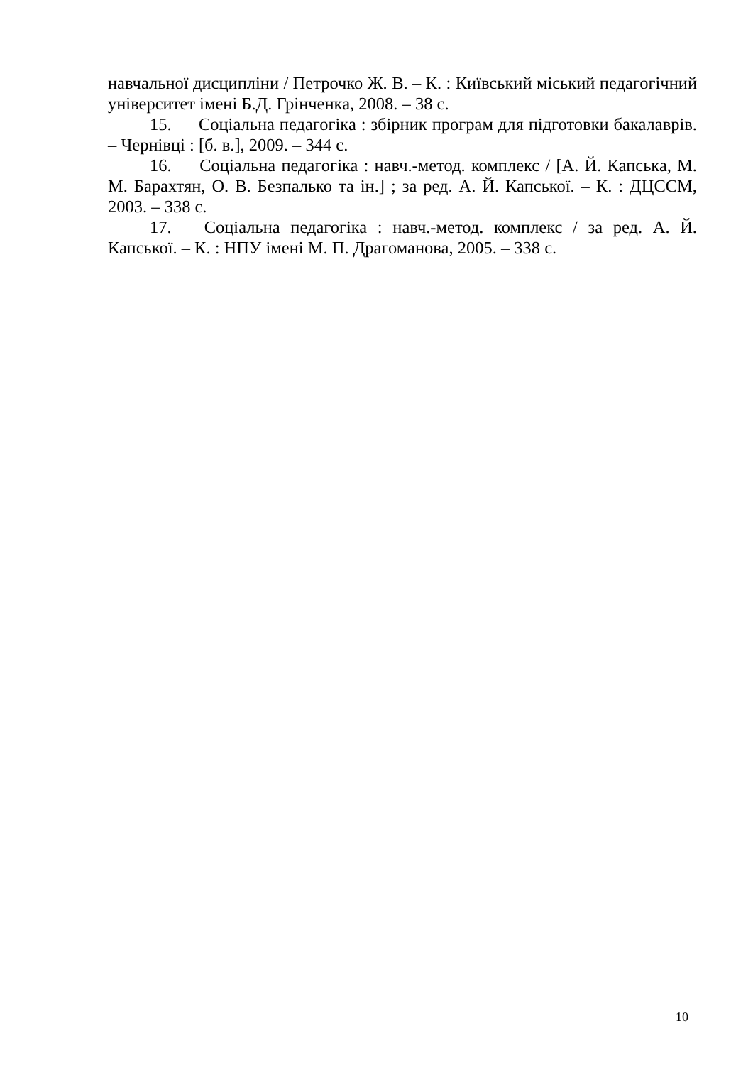навчальної дисципліни / Петрочко Ж. В. – К. : Київський міський педагогічний університет імені Б.Д. Грінченка, 2008. – 38 с.
15. Соціальна педагогіка : збірник програм для підготовки бакалаврів. – Чернівці : [б. в.], 2009. – 344 с.
16. Соціальна педагогіка : навч.-метод. комплекс / [А. Й. Капська, М. М. Барахтян, О. В. Безпалько та ін.] ; за ред. А. Й. Капської. – К. : ДЦССМ, 2003. – 338 с.
17. Соціальна педагогіка : навч.-метод. комплекс / за ред. А. Й. Капської. – К. : НПУ імені М. П. Драгоманова, 2005. – 338 с.
10